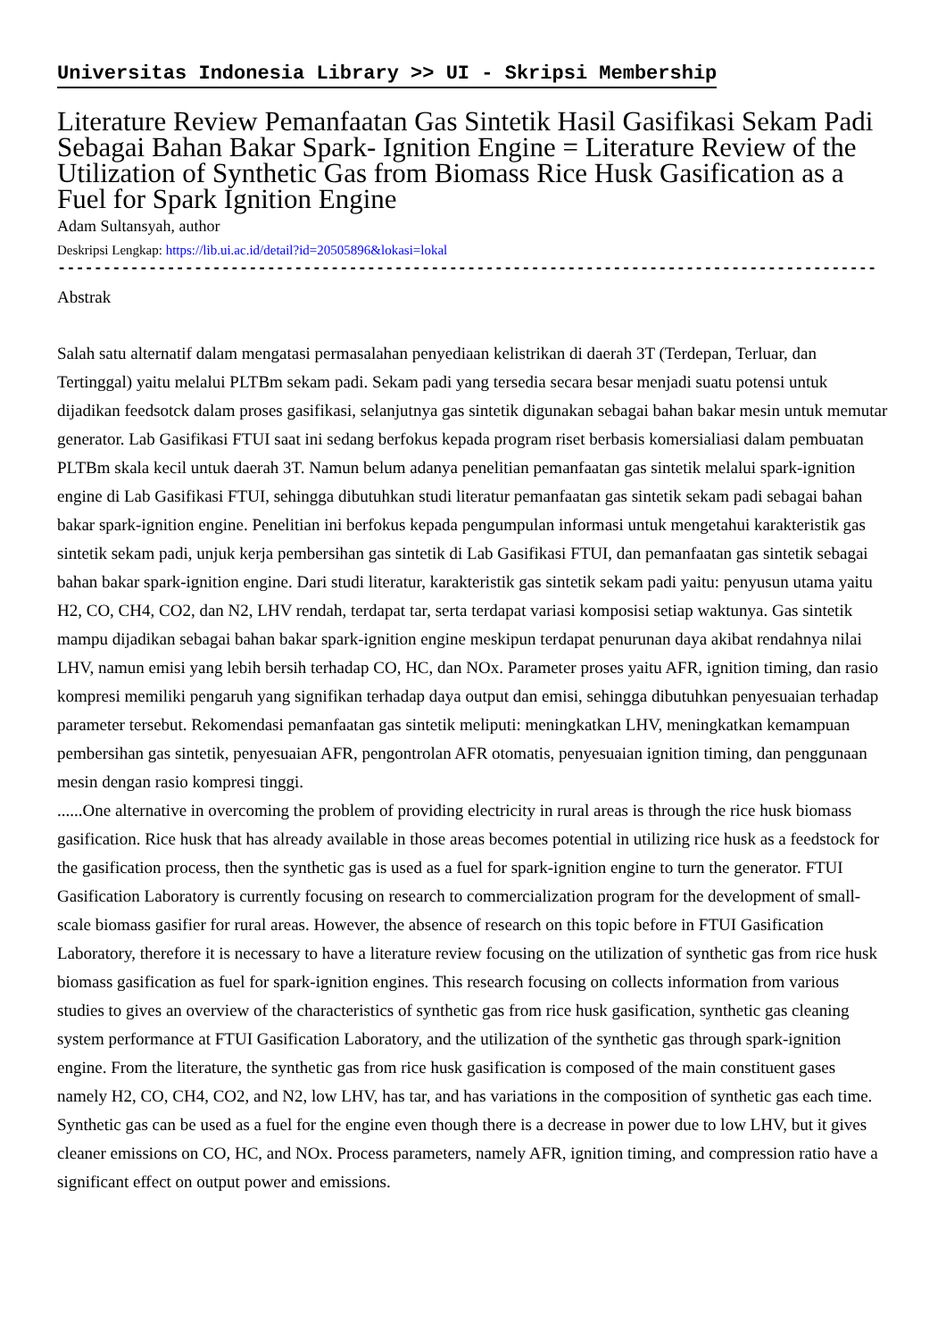Universitas Indonesia Library >> UI - Skripsi Membership
Literature Review Pemanfaatan Gas Sintetik Hasil Gasifikasi Sekam Padi Sebagai Bahan Bakar Spark- Ignition Engine = Literature Review of the Utilization of Synthetic Gas from Biomass Rice Husk Gasification as a Fuel for Spark Ignition Engine
Adam Sultansyah, author
Deskripsi Lengkap: https://lib.ui.ac.id/detail?id=20505896&lokasi=lokal
------------------------------------------------------------------------------------------
Abstrak
Salah satu alternatif dalam mengatasi permasalahan penyediaan kelistrikan di daerah 3T (Terdepan, Terluar, dan Tertinggal) yaitu melalui PLTBm sekam padi. Sekam padi yang tersedia secara besar menjadi suatu potensi untuk dijadikan feedsotck dalam proses gasifikasi, selanjutnya gas sintetik digunakan sebagai bahan bakar mesin untuk memutar generator. Lab Gasifikasi FTUI saat ini sedang berfokus kepada program riset berbasis komersialiasi dalam pembuatan PLTBm skala kecil untuk daerah 3T. Namun belum adanya penelitian pemanfaatan gas sintetik melalui spark-ignition engine di Lab Gasifikasi FTUI, sehingga dibutuhkan studi literatur pemanfaatan gas sintetik sekam padi sebagai bahan bakar spark-ignition engine. Penelitian ini berfokus kepada pengumpulan informasi untuk mengetahui karakteristik gas sintetik sekam padi, unjuk kerja pembersihan gas sintetik di Lab Gasifikasi FTUI, dan pemanfaatan gas sintetik sebagai bahan bakar spark-ignition engine. Dari studi literatur, karakteristik gas sintetik sekam padi yaitu: penyusun utama yaitu H2, CO, CH4, CO2, dan N2, LHV rendah, terdapat tar, serta terdapat variasi komposisi setiap waktunya. Gas sintetik mampu dijadikan sebagai bahan bakar spark-ignition engine meskipun terdapat penurunan daya akibat rendahnya nilai LHV, namun emisi yang lebih bersih terhadap CO, HC, dan NOx. Parameter proses yaitu AFR, ignition timing, dan rasio kompresi memiliki pengaruh yang signifikan terhadap daya output dan emisi, sehingga dibutuhkan penyesuaian terhadap parameter tersebut. Rekomendasi pemanfaatan gas sintetik meliputi: meningkatkan LHV, meningkatkan kemampuan pembersihan gas sintetik, penyesuaian AFR, pengontrolan AFR otomatis, penyesuaian ignition timing, dan penggunaan mesin dengan rasio kompresi tinggi.
......One alternative in overcoming the problem of providing electricity in rural areas is through the rice husk biomass gasification. Rice husk that has already available in those areas becomes potential in utilizing rice husk as a feedstock for the gasification process, then the synthetic gas is used as a fuel for spark-ignition engine to turn the generator. FTUI Gasification Laboratory is currently focusing on research to commercialization program for the development of small-scale biomass gasifier for rural areas. However, the absence of research on this topic before in FTUI Gasification Laboratory, therefore it is necessary to have a literature review focusing on the utilization of synthetic gas from rice husk biomass gasification as fuel for spark-ignition engines. This research focusing on collects information from various studies to gives an overview of the characteristics of synthetic gas from rice husk gasification, synthetic gas cleaning system performance at FTUI Gasification Laboratory, and the utilization of the synthetic gas through spark-ignition engine. From the literature, the synthetic gas from rice husk gasification is composed of the main constituent gases namely H2, CO, CH4, CO2, and N2, low LHV, has tar, and has variations in the composition of synthetic gas each time. Synthetic gas can be used as a fuel for the engine even though there is a decrease in power due to low LHV, but it gives cleaner emissions on CO, HC, and NOx. Process parameters, namely AFR, ignition timing, and compression ratio have a significant effect on output power and emissions.